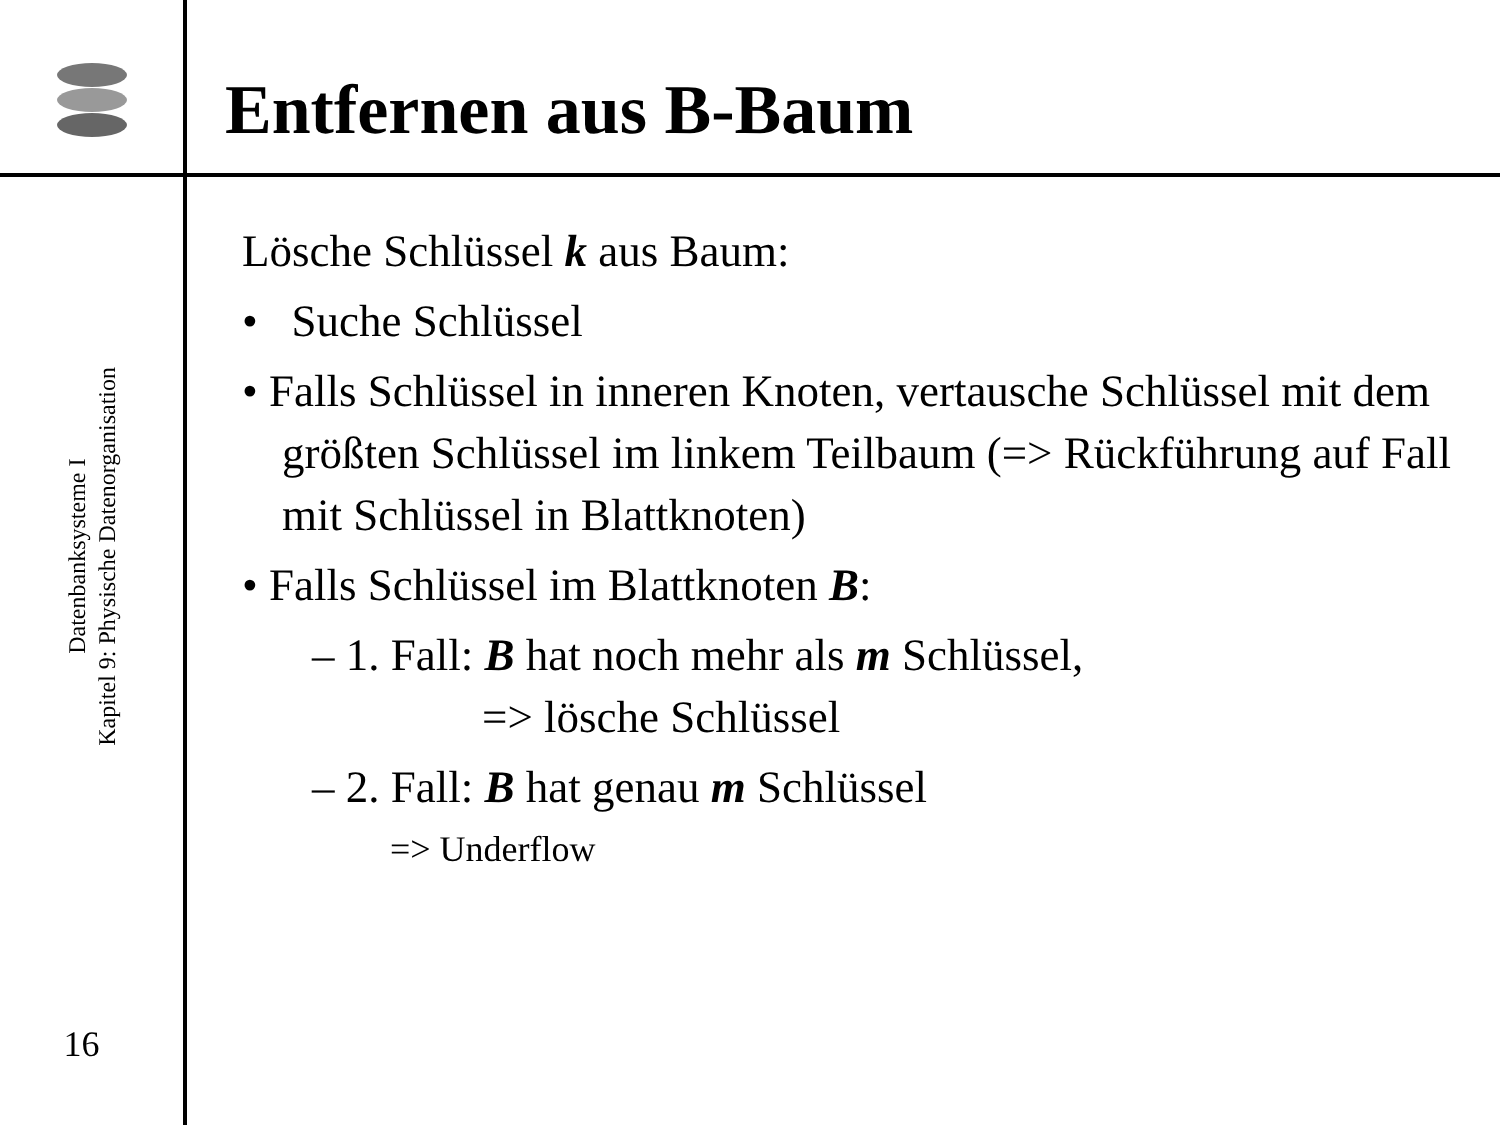Entfernen aus B-Baum
Datenbanksysteme I
Kapitel 9: Physische Datenorganisation
16
Lösche Schlüssel k aus Baum:
• Suche Schlüssel
• Falls Schlüssel in inneren Knoten, vertausche Schlüssel mit dem größten Schlüssel im linkem Teilbaum (=> Rückführung auf Fall mit Schlüssel in Blattknoten)
• Falls Schlüssel im Blattknoten B:
– 1. Fall: B hat noch mehr als m Schlüssel,
=> lösche Schlüssel
– 2. Fall: B hat genau m Schlüssel
=> Underflow